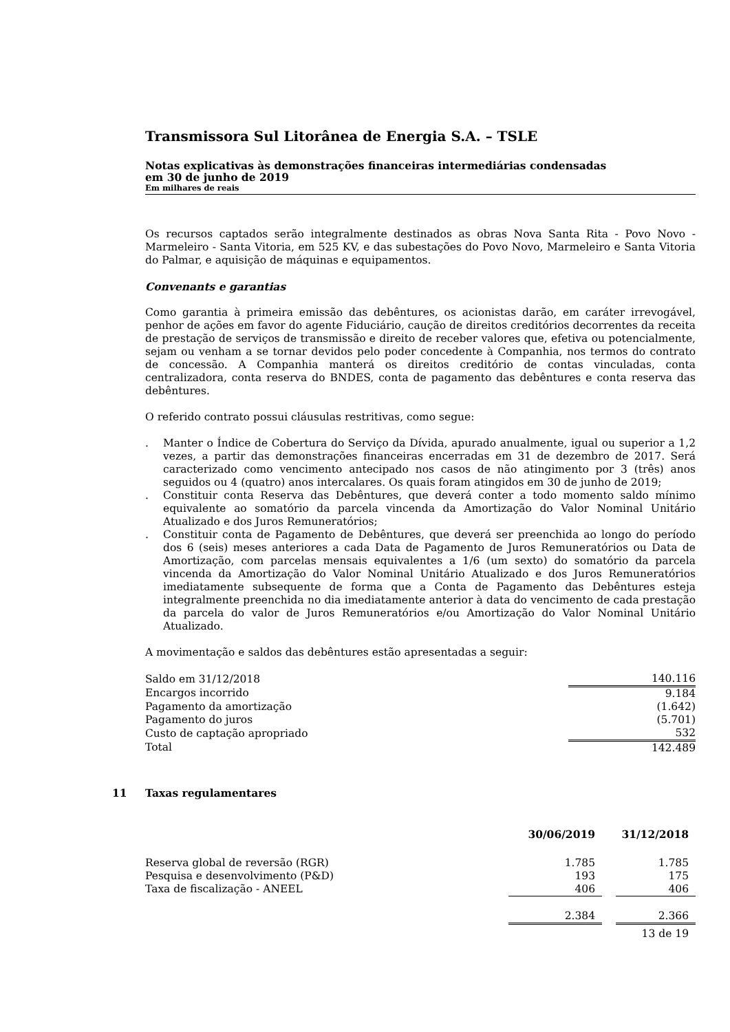Transmissora Sul Litorânea de Energia S.A. – TSLE
Notas explicativas às demonstrações financeiras intermediárias condensadas
em 30 de junho de 2019
Em milhares de reais
Os recursos captados serão integralmente destinados as obras Nova Santa Rita - Povo Novo - Marmeleiro - Santa Vitoria, em 525 KV, e das subestações do Povo Novo, Marmeleiro e Santa Vitoria do Palmar, e aquisição de máquinas e equipamentos.
Convenants e garantias
Como garantia à primeira emissão das debêntures, os acionistas darão, em caráter irrevogável, penhor de ações em favor do agente Fiduciário, caução de direitos creditórios decorrentes da receita de prestação de serviços de transmissão e direito de receber valores que, efetiva ou potencialmente, sejam ou venham a se tornar devidos pelo poder concedente à Companhia, nos termos do contrato de concessão. A Companhia manterá os direitos creditório de contas vinculadas, conta centralizadora, conta reserva do BNDES, conta de pagamento das debêntures e conta reserva das debêntures.
O referido contrato possui cláusulas restritivas, como segue:
. Manter o Índice de Cobertura do Serviço da Dívida, apurado anualmente, igual ou superior a 1,2 vezes, a partir das demonstrações financeiras encerradas em 31 de dezembro de 2017. Será caracterizado como vencimento antecipado nos casos de não atingimento por 3 (três) anos seguidos ou 4 (quatro) anos intercalares. Os quais foram atingidos em 30 de junho de 2019;
. Constituir conta Reserva das Debêntures, que deverá conter a todo momento saldo mínimo equivalente ao somatório da parcela vincenda da Amortização do Valor Nominal Unitário Atualizado e dos Juros Remuneratórios;
. Constituir conta de Pagamento de Debêntures, que deverá ser preenchida ao longo do período dos 6 (seis) meses anteriores a cada Data de Pagamento de Juros Remuneratórios ou Data de Amortização, com parcelas mensais equivalentes a 1/6 (um sexto) do somatório da parcela vincenda da Amortização do Valor Nominal Unitário Atualizado e dos Juros Remuneratórios imediatamente subsequente de forma que a Conta de Pagamento das Debêntures esteja integralmente preenchida no dia imediatamente anterior à data do vencimento de cada prestação da parcela do valor de Juros Remuneratórios e/ou Amortização do Valor Nominal Unitário Atualizado.
A movimentação e saldos das debêntures estão apresentadas a seguir:
| Saldo em 31/12/2018 | 140.116 |
| Encargos incorrido | 9.184 |
| Pagamento da amortização | (1.642) |
| Pagamento do juros | (5.701) |
| Custo de captação apropriado | 532 |
| Total | 142.489 |
11 Taxas regulamentares
| | 30/06/2019 | | 31/12/2018 |
| Reserva global de reversão (RGR) | 1.785 | | 1.785 |
| Pesquisa e desenvolvimento (P&D) | 193 | | 175 |
| Taxa de fiscalização - ANEEL | 406 | | 406 |
| | 2.384 | | 2.366 |
13 de 19